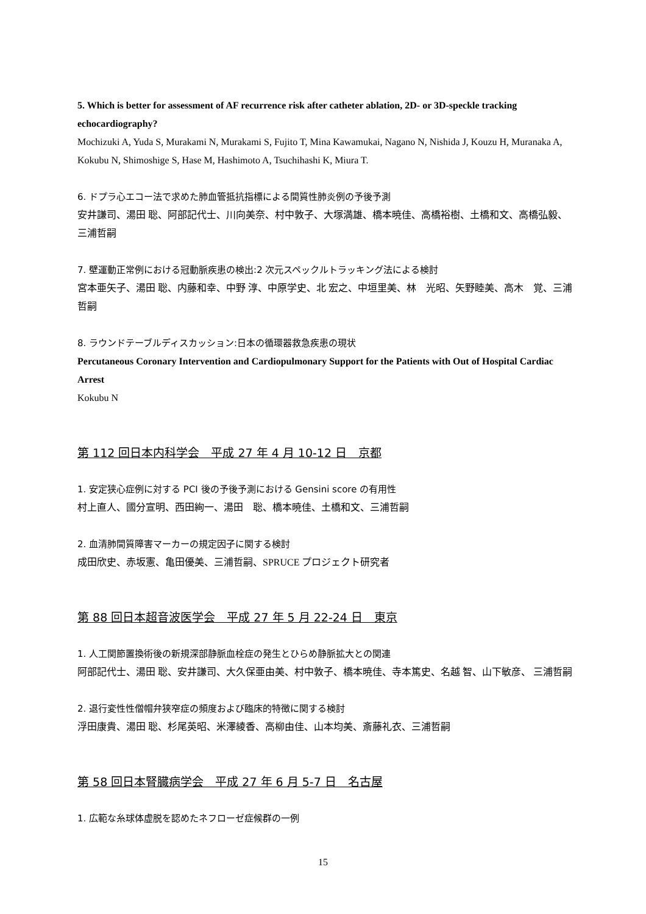5. Which is better for assessment of AF recurrence risk after catheter ablation, 2D- or 3D-speckle tracking echocardiography?
Mochizuki A, Yuda S, Murakami N, Murakami S, Fujito T, Mina Kawamukai, Nagano N, Nishida J, Kouzu H, Muranaka A, Kokubu N, Shimoshige S, Hase M, Hashimoto A, Tsuchihashi K, Miura T.
6. ドプラ心エコー法で求めた肺血管抵抗指標による間質性肺炎例の予後予測
安井謙司、湯田 聡、阿部記代士、川向美奈、村中敦子、大塚満雄、橋本暁佳、高橋裕樹、土橋和文、高橋弘毅、三浦哲嗣
7. 壁運動正常例における冠動脈疾患の検出:2 次元スペックルトラッキング法による検討
宮本亜矢子、湯田 聡、内藤和幸、中野 淳、中原学史、北 宏之、中垣里美、林　光昭、矢野睦美、高木　覚、三浦哲嗣
8. ラウンドテーブルディスカッション:日本の循環器救急疾患の現状
Percutaneous Coronary Intervention and Cardiopulmonary Support for the Patients with Out of Hospital Cardiac Arrest
Kokubu N
第 112 回日本内科学会　平成 27 年 4 月 10-12 日　京都
1. 安定狭心症例に対する PCI 後の予後予測における Gensini score の有用性
村上直人、國分宣明、西田絢一、湯田　聡、橋本暁佳、土橋和文、三浦哲嗣
2. 血清肺間質障害マーカーの規定因子に関する検討
成田欣史、赤坂憲、亀田優美、三浦哲嗣、SPRUCE プロジェクト研究者
第 88 回日本超音波医学会　平成 27 年 5 月 22-24 日　東京
1. 人工関節置換術後の新規深部静脈血栓症の発生とひらめ静脈拡大との関連
阿部記代士、湯田 聡、安井謙司、大久保亜由美、村中敦子、橋本暁佳、寺本篤史、名越 智、山下敏彦、 三浦哲嗣
2. 退行変性性僧帽弁狭窄症の頻度および臨床的特徴に関する検討
浮田康貴、湯田 聡、杉尾英昭、米澤綾香、高柳由佳、山本均美、斎藤礼衣、三浦哲嗣
第 58 回日本腎臓病学会　平成 27 年 6 月 5-7 日　名古屋
1. 広範な糸球体虚脱を認めたネフローゼ症候群の一例
15